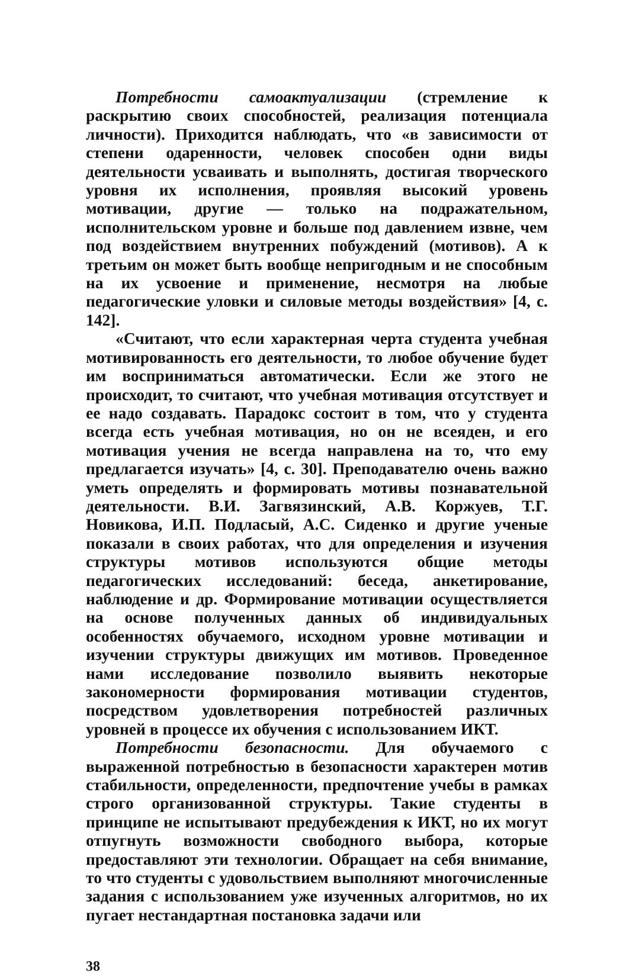Потребности самоактуализации (стремление к раскрытию своих способностей, реализация потенциала личности). Приходится наблюдать, что «в зависимости от степени одаренности, человек способен одни виды деятельности усваивать и выполнять, достигая творческого уровня их исполнения, проявляя высокий уровень мотивации, другие — только на подражательном, исполнительском уровне и больше под давлением извне, чем под воздействием внутренних побуждений (мотивов). А к третьим он может быть вообще непригодным и не способным на их усвоение и применение, несмотря на любые педагогические уловки и силовые методы воздействия» [4, с. 142].
«Считают, что если характерная черта студента учебная мотивированность его деятельности, то любое обучение будет им восприниматься автоматически. Если же этого не происходит, то считают, что учебная мотивация отсутствует и ее надо создавать. Парадокс состоит в том, что у студента всегда есть учебная мотивация, но он не всеяден, и его мотивация учения не всегда направлена на то, что ему предлагается изучать» [4, с. 30]. Преподавателю очень важно уметь определять и формировать мотивы познавательной деятельности. В.И. Загвязинский, А.В. Коржуев, Т.Г. Новикова, И.П. Подласый, А.С. Сиденко и другие ученые показали в своих работах, что для определения и изучения структуры мотивов используются общие методы педагогических исследований: беседа, анкетирование, наблюдение и др. Формирование мотивации осуществляется на основе полученных данных об индивидуальных особенностях обучаемого, исходном уровне мотивации и изучении структуры движущих им мотивов. Проведенное нами исследование позволило выявить некоторые закономерности формирования мотивации студентов, посредством удовлетворения потребностей различных уровней в процессе их обучения с использованием ИКТ.
Потребности безопасности. Для обучаемого с выраженной потребностью в безопасности характерен мотив стабильности, определенности, предпочтение учебы в рамках строго организованной структуры. Такие студенты в принципе не испытывают предубеждения к ИКТ, но их могут отпугнуть возможности свободного выбора, которые предоставляют эти технологии. Обращает на себя внимание, то что студенты с удовольствием выполняют многочисленные задания с использованием уже изученных алгоритмов, но их пугает нестандартная постановка задачи или
38